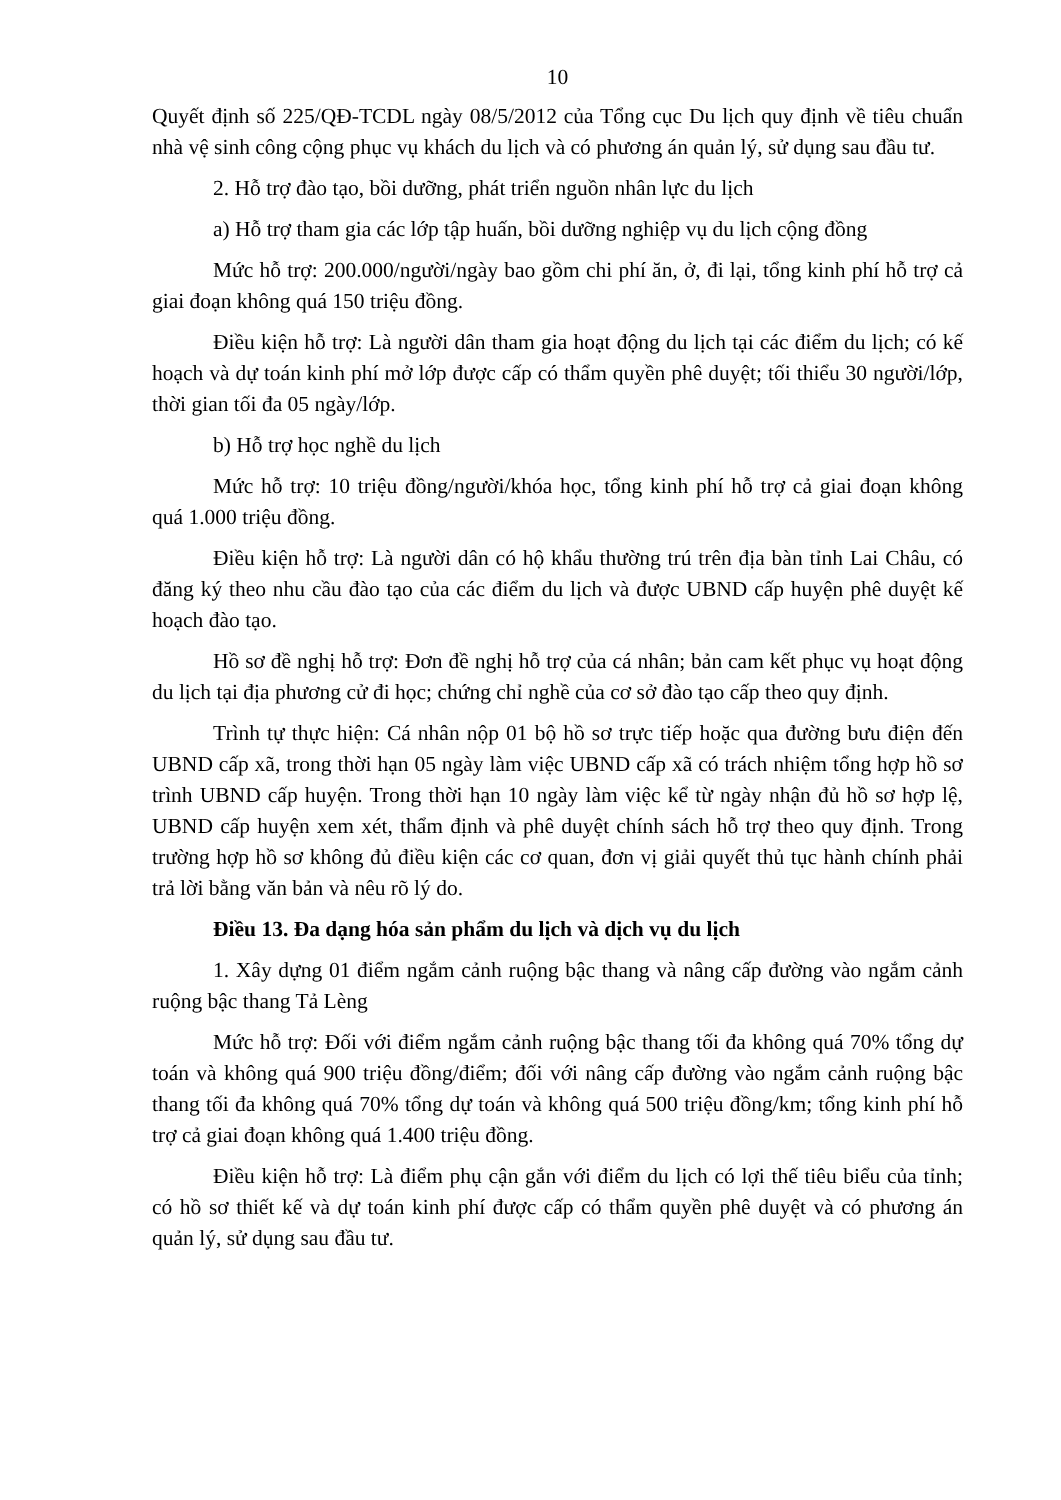10
Quyết định số 225/QĐ-TCDL ngày 08/5/2012 của Tổng cục Du lịch quy định về tiêu chuẩn nhà vệ sinh công cộng phục vụ khách du lịch và có phương án quản lý, sử dụng sau đầu tư.
2. Hỗ trợ đào tạo, bồi dưỡng, phát triển nguồn nhân lực du lịch
a) Hỗ trợ tham gia các lớp tập huấn, bồi dưỡng nghiệp vụ du lịch cộng đồng
Mức hỗ trợ: 200.000/người/ngày bao gồm chi phí ăn, ở, đi lại, tổng kinh phí hỗ trợ cả giai đoạn không quá 150 triệu đồng.
Điều kiện hỗ trợ: Là người dân tham gia hoạt động du lịch tại các điểm du lịch; có kế hoạch và dự toán kinh phí mở lớp được cấp có thẩm quyền phê duyệt; tối thiểu 30 người/lớp, thời gian tối đa 05 ngày/lớp.
b) Hỗ trợ học nghề du lịch
Mức hỗ trợ: 10 triệu đồng/người/khóa học, tổng kinh phí hỗ trợ cả giai đoạn không quá 1.000 triệu đồng.
Điều kiện hỗ trợ: Là người dân có hộ khẩu thường trú trên địa bàn tỉnh Lai Châu, có đăng ký theo nhu cầu đào tạo của các điểm du lịch và được UBND cấp huyện phê duyệt kế hoạch đào tạo.
Hồ sơ đề nghị hỗ trợ: Đơn đề nghị hỗ trợ của cá nhân; bản cam kết phục vụ hoạt động du lịch tại địa phương cử đi học; chứng chỉ nghề của cơ sở đào tạo cấp theo quy định.
Trình tự thực hiện: Cá nhân nộp 01 bộ hồ sơ trực tiếp hoặc qua đường bưu điện đến UBND cấp xã, trong thời hạn 05 ngày làm việc UBND cấp xã có trách nhiệm tổng hợp hồ sơ trình UBND cấp huyện. Trong thời hạn 10 ngày làm việc kể từ ngày nhận đủ hồ sơ hợp lệ, UBND cấp huyện xem xét, thẩm định và phê duyệt chính sách hỗ trợ theo quy định. Trong trường hợp hồ sơ không đủ điều kiện các cơ quan, đơn vị giải quyết thủ tục hành chính phải trả lời bằng văn bản và nêu rõ lý do.
Điều 13. Đa dạng hóa sản phẩm du lịch và dịch vụ du lịch
1. Xây dựng 01 điểm ngắm cảnh ruộng bậc thang và nâng cấp đường vào ngắm cảnh ruộng bậc thang Tả Lèng
Mức hỗ trợ: Đối với điểm ngắm cảnh ruộng bậc thang tối đa không quá 70% tổng dự toán và không quá 900 triệu đồng/điểm; đối với nâng cấp đường vào ngắm cảnh ruộng bậc thang tối đa không quá 70% tổng dự toán và không quá 500 triệu đồng/km; tổng kinh phí hỗ trợ cả giai đoạn không quá 1.400 triệu đồng.
Điều kiện hỗ trợ: Là điểm phụ cận gắn với điểm du lịch có lợi thế tiêu biểu của tỉnh; có hồ sơ thiết kế và dự toán kinh phí được cấp có thẩm quyền phê duyệt và có phương án quản lý, sử dụng sau đầu tư.